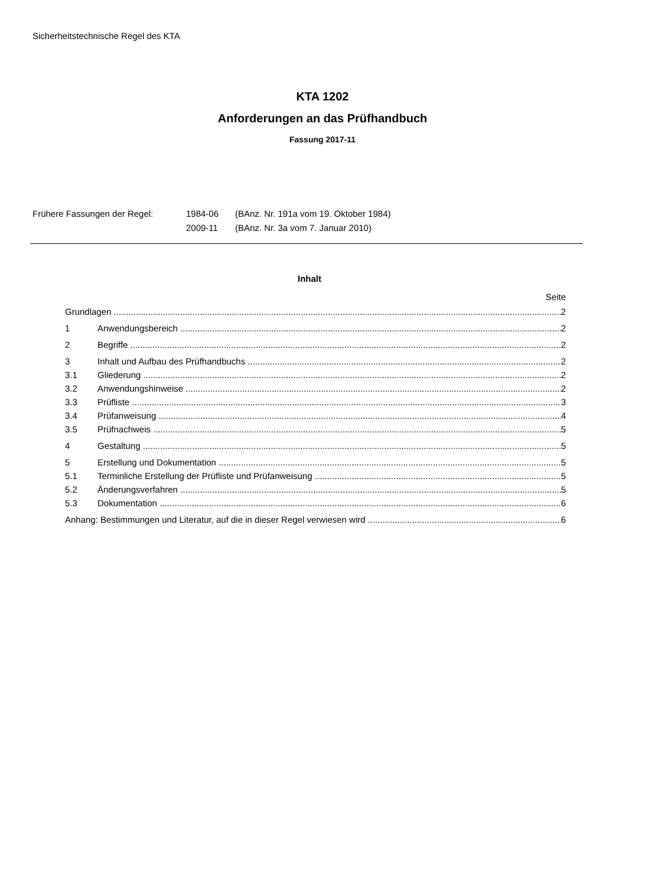Sicherheitstechnische Regel des KTA
KTA 1202
Anforderungen an das Prüfhandbuch
Fassung 2017-11
| Frühere Fassungen der Regel: | 1984-06 | (BAnz. Nr. 191a vom 19. Oktober 1984) |
| | 2009-11 | (BAnz. Nr. 3a vom 7. Januar 2010) |
Inhalt
Seite
Grundlagen 2
1 Anwendungsbereich 2
2 Begriffe 2
3 Inhalt und Aufbau des Prüfhandbuchs 2
3.1 Gliederung 2
3.2 Anwendungshinweise 2
3.3 Prüfliste 3
3.4 Prüfanweisung 4
3.5 Prüfnachweis 5
4 Gestaltung 5
5 Erstellung und Dokumentation 5
5.1 Terminliche Erstellung der Prüfliste und Prüfanweisung 5
5.2 Änderungsverfahren 5
5.3 Dokumentation 6
Anhang: Bestimmungen und Literatur, auf die in dieser Regel verwiesen wird 6